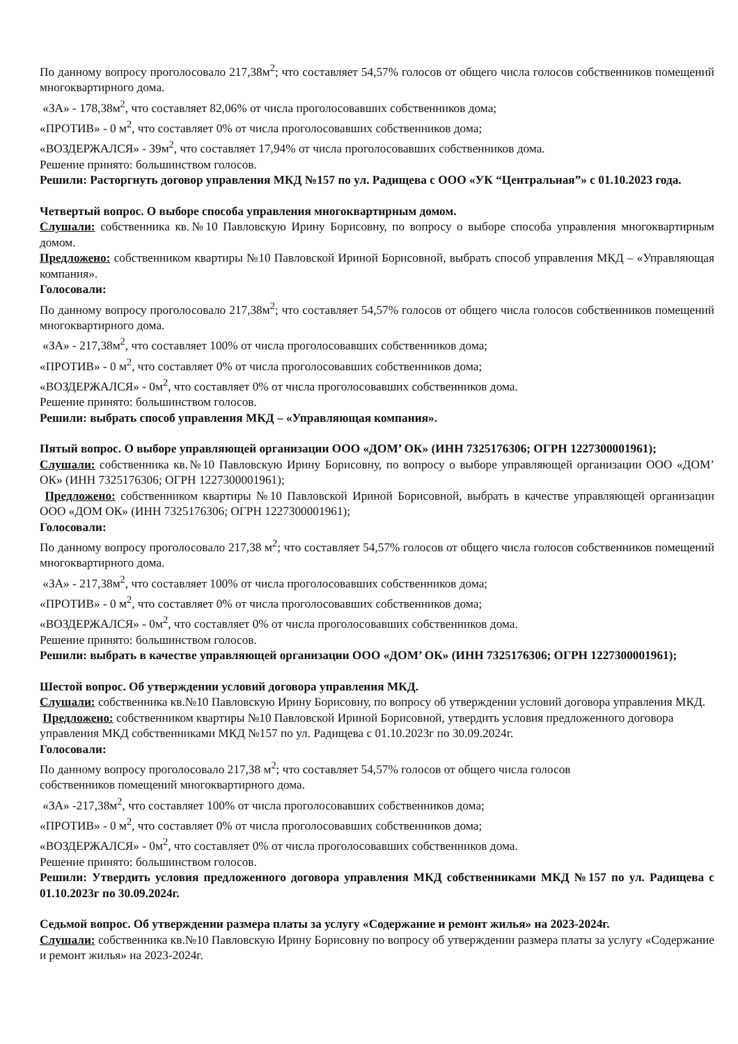По данному вопросу проголосовало 217,38м<sup>2</sup>; что составляет 54,57% голосов от общего числа голосов собственников помещений многоквартирного дома.
«ЗА» - 178,38м<sup>2</sup>, что составляет 82,06% от числа проголосовавших собственников дома;
«ПРОТИВ» - 0 м<sup>2</sup>, что составляет 0% от числа проголосовавших собственников дома;
«ВОЗДЕРЖАЛСЯ» - 39м<sup>2</sup>, что составляет 17,94% от числа проголосовавших собственников дома.
Решение принято: большинством голосов.
Решили: Расторгнуть договор управления МКД №157 по ул. Радищева с ООО «УК “Центральная”» с 01.10.2023 года.
Четвертый вопрос. О выборе способа управления многоквартирным домом.
Слушали: собственника кв.№10 Павловскую Ирину Борисовну, по вопросу о выборе способа управления многоквартирным домом.
Предложено: собственником квартиры №10 Павловской Ириной Борисовной, выбрать способ управления МКД – «Управляющая компания».
Голосовали:
По данному вопросу проголосовало 217,38м<sup>2</sup>; что составляет 54,57% голосов от общего числа голосов собственников помещений многоквартирного дома.
«ЗА» - 217,38м<sup>2</sup>, что составляет 100% от числа проголосовавших собственников дома;
«ПРОТИВ» - 0 м<sup>2</sup>, что составляет 0% от числа проголосовавших собственников дома;
«ВОЗДЕРЖАЛСЯ» - 0м<sup>2</sup>, что составляет 0% от числа проголосовавших собственников дома.
Решение принято: большинством голосов.
Решили: выбрать способ управления МКД – «Управляющая компания».
Пятый вопрос. О выборе управляющей организации ООО «ДОМ’ ОК» (ИНН 7325176306; ОГРН 1227300001961);
Слушали: собственника кв.№10 Павловскую Ирину Борисовну, по вопросу о выборе управляющей организации ООО «ДОМ’ ОК» (ИНН 7325176306; ОГРН 1227300001961);
Предложено: собственником квартиры №10 Павловской Ириной Борисовной, выбрать в качестве управляющей организации ООО «ДОМ ОК» (ИНН 7325176306; ОГРН 1227300001961);
Голосовали:
По данному вопросу проголосовало 217,38 м<sup>2</sup>; что составляет 54,57% голосов от общего числа голосов собственников помещений многоквартирного дома.
«ЗА» - 217,38м<sup>2</sup>, что составляет 100% от числа проголосовавших собственников дома;
«ПРОТИВ» - 0 м<sup>2</sup>, что составляет 0% от числа проголосовавших собственников дома;
«ВОЗДЕРЖАЛСЯ» - 0м<sup>2</sup>, что составляет 0% от числа проголосовавших собственников дома.
Решение принято: большинством голосов.
Решили: выбрать в качестве управляющей организации ООО «ДОМ’ ОК» (ИНН 7325176306; ОГРН 1227300001961);
Шестой вопрос. Об утверждении условий договора управления МКД.
Слушали: собственника кв.№10 Павловскую Ирину Борисовну, по вопросу об утверждении условий договора управления МКД.
Предложено: собственником квартиры №10 Павловской Ириной Борисовной, утвердить условия предложенного договора управления МКД собственниками МКД №157 по ул. Радищева с 01.10.2023г по 30.09.2024г.
Голосовали:
По данному вопросу проголосовало 217,38 м<sup>2</sup>; что составляет 54,57% голосов от общего числа голосов
собственников помещений многоквартирного дома.
«ЗА» -217,38м<sup>2</sup>, что составляет 100% от числа проголосовавших собственников дома;
«ПРОТИВ» - 0 м<sup>2</sup>, что составляет 0% от числа проголосовавших собственников дома;
«ВОЗДЕРЖАЛСЯ» - 0м<sup>2</sup>, что составляет 0% от числа проголосовавших собственников дома.
Решение принято: большинством голосов.
Решили: Утвердить условия предложенного договора управления МКД собственниками МКД №157 по ул. Радищева с 01.10.2023г по 30.09.2024г.
Седьмой вопрос. Об утверждении размера платы за услугу «Содержание и ремонт жилья» на 2023-2024г.
Слушали: собственника кв.№10 Павловскую Ирину Борисовну по вопросу об утверждении размера платы за услугу «Содержание и ремонт жилья» на 2023-2024г.